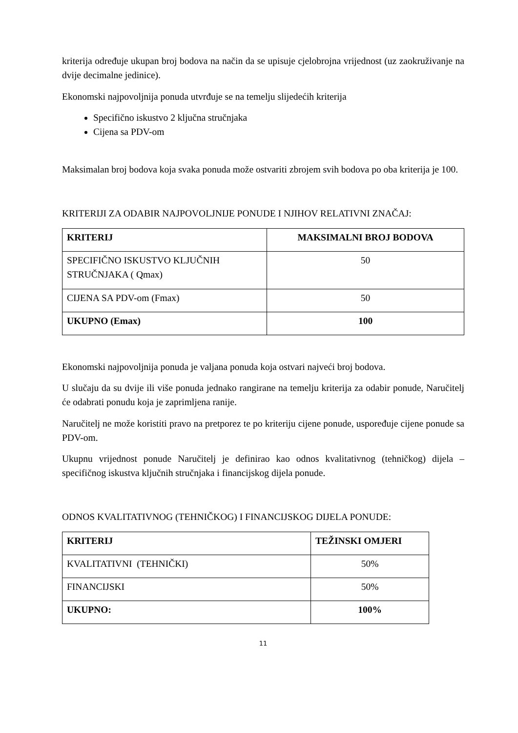kriterija određuje ukupan broj bodova na način da se upisuje cjelobrojna vrijednost (uz zaokruživanje na dvije decimalne jedinice).
Ekonomski najpovoljnija ponuda utvrđuje se na temelju slijedećih kriterija
Specifično iskustvo 2 ključna stručnjaka
Cijena sa PDV-om
Maksimalan broj bodova koja svaka ponuda može ostvariti zbrojem svih bodova po oba kriterija je 100.
KRITERIJI ZA ODABIR NAJPOVOLJNIJE PONUDE I NJIHOV RELATIVNI ZNAČAJ:
| KRITERIJ | MAKSIMALNI BROJ BODOVA |
| SPECIFIČNO ISKUSTVO KLJUČNIH STRUČNJAKA ( Qmax) | 50 |
| CIJENA SA PDV-om (Fmax) | 50 |
| UKUPNO (Emax) | 100 |
Ekonomski najpovoljnija ponuda je valjana ponuda koja ostvari najveći broj bodova.
U slučaju da su dvije ili više ponuda jednako rangirane na temelju kriterija za odabir ponude, Naručitelj će odabrati ponudu koja je zaprimljena ranije.
Naručitelj ne može koristiti pravo na pretporez te po kriteriju cijene ponude, uspoređuje cijene ponude sa PDV-om.
Ukupnu vrijednost ponude Naručitelj je definirao kao odnos kvalitativnog (tehničkog) dijela – specifičnog iskustva ključnih stručnjaka i financijskog dijela ponude.
ODNOS KVALITATIVNOG (TEHNIČKOG) I FINANCIJSKOG DIJELA PONUDE:
| KRITERIJ | TEŽINSKI OMJERI |
| KVALITATIVNI (TEHNIČKI) | 50% |
| FINANCIJSKI | 50% |
| UKUPNO: | 100% |
11